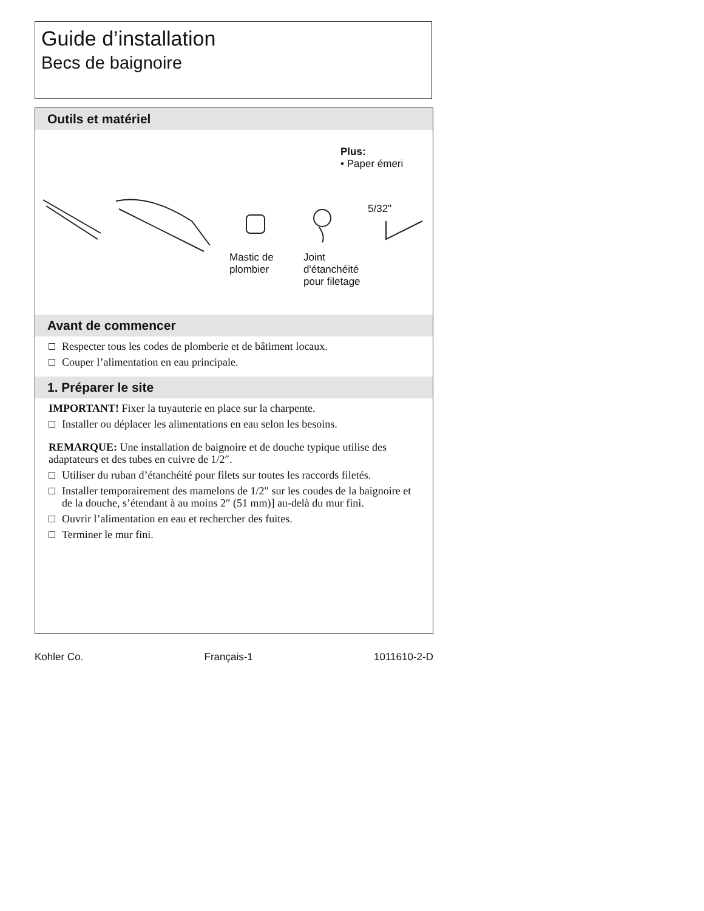Guide d’installation
Becs de baignoire
Outils et matériel
Plus:
• Paper émeri
5/32"
Mastic de
plombier
Joint
d'étanchéité
pour filetage
Avant de commencer
Respecter tous les codes de plomberie et de bâtiment locaux.
Couper l’alimentation en eau principale.
1. Préparer le site
IMPORTANT! Fixer la tuyauterie en place sur la charpente.
Installer ou déplacer les alimentations en eau selon les besoins.
REMARQUE: Une installation de baignoire et de douche typique utilise des adaptateurs et des tubes en cuivre de 1/2″.
Utiliser du ruban d’étanchéité pour filets sur toutes les raccords filetés.
Installer temporairement des mamelons de 1/2″ sur les coudes de la baignoire et de la douche, s’étendant à au moins 2″ (51 mm)] au-delà du mur fini.
Ouvrir l’alimentation en eau et rechercher des fuites.
Terminer le mur fini.
Kohler Co. Français-1 1011610-2-D